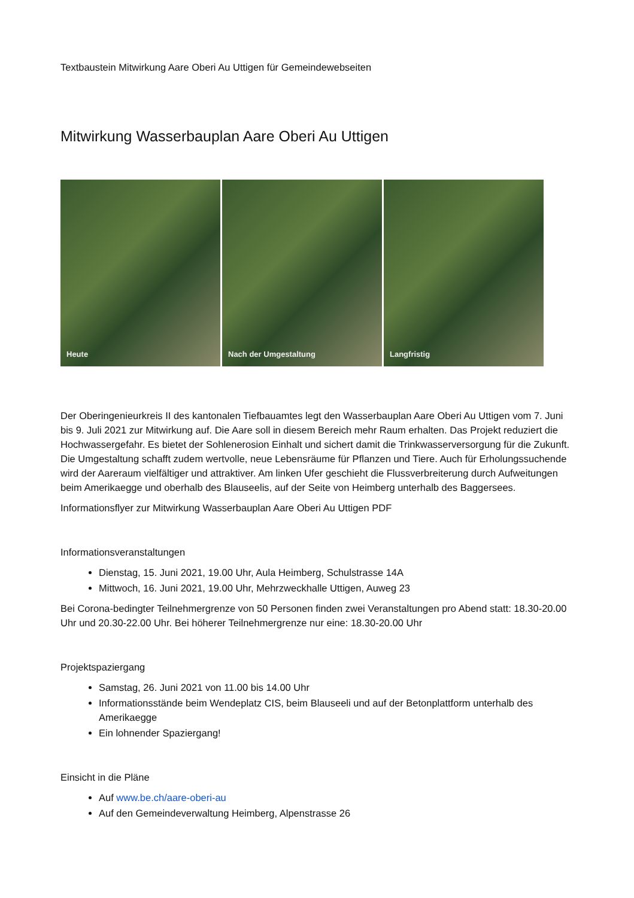Textbaustein Mitwirkung Aare Oberi Au Uttigen für Gemeindewebseiten
Mitwirkung Wasserbauplan Aare Oberi Au Uttigen
Heute
Nach der Umgestaltung
Langfristig
Der Oberingenieurkreis II des kantonalen Tiefbauamtes legt den Wasserbauplan Aare Oberi Au Uttigen vom 7. Juni bis 9. Juli 2021 zur Mitwirkung auf. Die Aare soll in diesem Bereich mehr Raum erhalten. Das Projekt reduziert die Hochwassergefahr. Es bietet der Sohlenerosion Einhalt und sichert damit die Trinkwasserversorgung für die Zukunft. Die Umgestaltung schafft zudem wertvolle, neue Lebensräume für Pflanzen und Tiere. Auch für Erholungssuchende wird der Aareraum vielfältiger und attraktiver. Am linken Ufer geschieht die Flussverbreiterung durch Aufweitungen beim Amerikaegge und oberhalb des Blauseelis, auf der Seite von Heimberg unterhalb des Baggersees.
Informationsflyer zur Mitwirkung Wasserbauplan Aare Oberi Au Uttigen PDF
Informationsveranstaltungen
Dienstag, 15. Juni 2021, 19.00 Uhr, Aula Heimberg, Schulstrasse 14A
Mittwoch, 16. Juni 2021, 19.00 Uhr, Mehrzweckhalle Uttigen, Auweg 23
Bei Corona-bedingter Teilnehmergrenze von 50 Personen finden zwei Veranstaltungen pro Abend statt: 18.30-20.00 Uhr und 20.30-22.00 Uhr. Bei höherer Teilnehmergrenze nur eine: 18.30-20.00 Uhr
Projektspaziergang
Samstag, 26. Juni 2021 von 11.00 bis 14.00 Uhr
Informationsstände beim Wendeplatz CIS, beim Blauseeli und auf der Betonplattform unterhalb des Amerikaegge
Ein lohnender Spaziergang!
Einsicht in die Pläne
Auf www.be.ch/aare-oberi-au
Auf den Gemeindeverwaltung Heimberg, Alpenstrasse 26